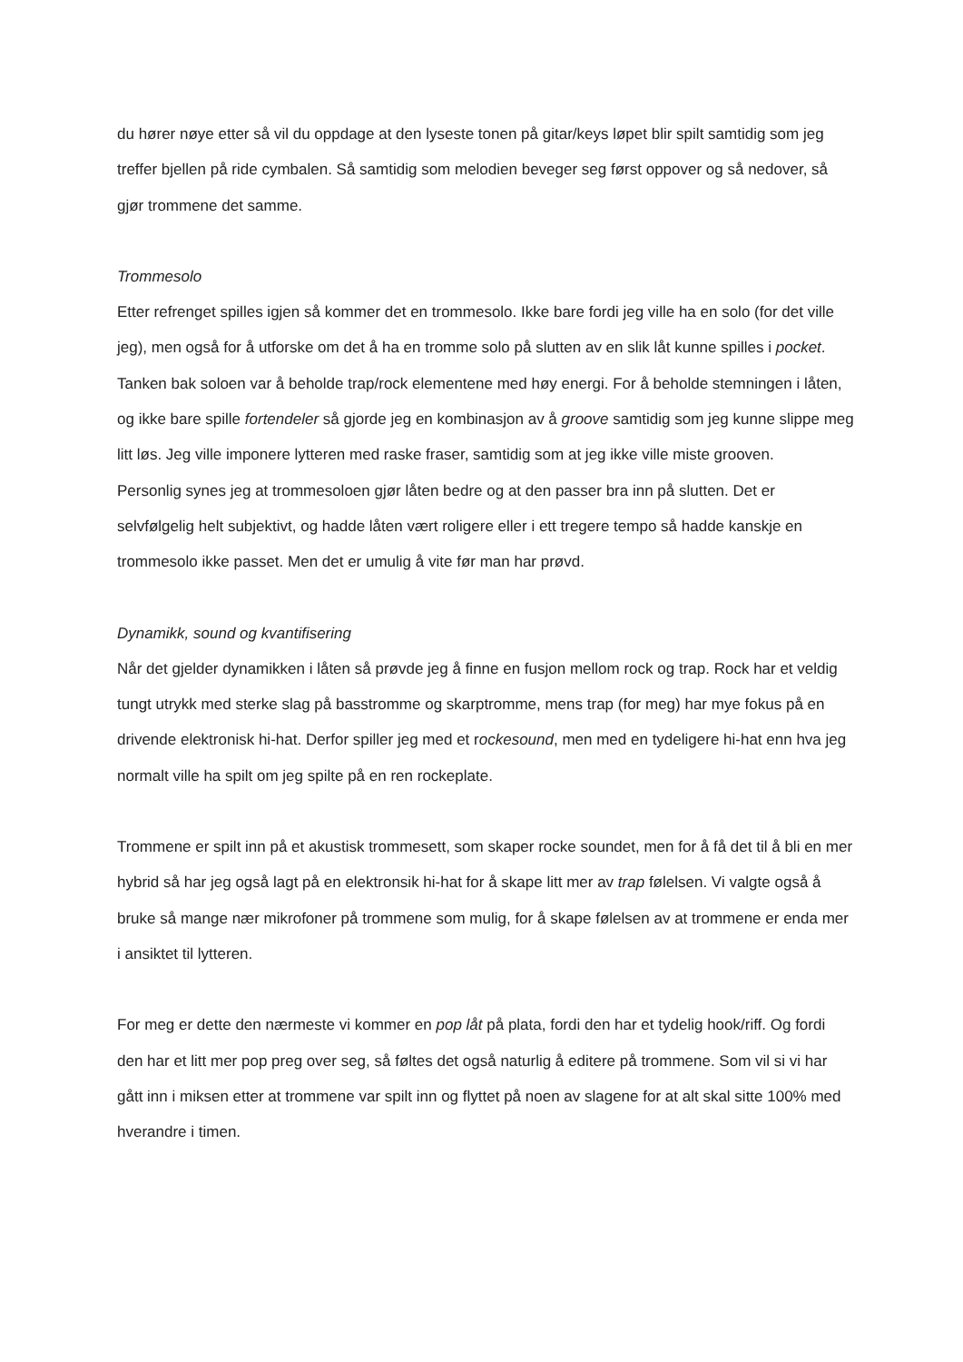du hører nøye etter så vil du oppdage at den lyseste tonen på gitar/keys løpet blir spilt samtidig som jeg treffer bjellen på ride cymbalen. Så samtidig som melodien beveger seg først oppover og så nedover, så gjør trommene det samme.
Trommesolo
Etter refrenget spilles igjen så kommer det en trommesolo. Ikke bare fordi jeg ville ha en solo (for det ville jeg), men også for å utforske om det å ha en tromme solo på slutten av en slik låt kunne spilles i pocket. Tanken bak soloen var å beholde trap/rock elementene med høy energi. For å beholde stemningen i låten, og ikke bare spille fortendeler så gjorde jeg en kombinasjon av å groove samtidig som jeg kunne slippe meg litt løs. Jeg ville imponere lytteren med raske fraser, samtidig som at jeg ikke ville miste grooven.
Personlig synes jeg at trommesoloen gjør låten bedre og at den passer bra inn på slutten. Det er selvfølgelig helt subjektivt, og hadde låten vært roligere eller i ett tregere tempo så hadde kanskje en trommesolo ikke passet. Men det er umulig å vite før man har prøvd.
Dynamikk, sound og kvantifisering
Når det gjelder dynamikken i låten så prøvde jeg å finne en fusjon mellom rock og trap. Rock har et veldig tungt utrykk med sterke slag på basstromme og skarptromme, mens trap (for meg) har mye fokus på en drivende elektronisk hi-hat. Derfor spiller jeg med et rockesound, men med en tydeligere hi-hat enn hva jeg normalt ville ha spilt om jeg spilte på en ren rockeplate.
Trommene er spilt inn på et akustisk trommesett, som skaper rocke soundet, men for å få det til å bli en mer hybrid så har jeg også lagt på en elektronsik hi-hat for å skape litt mer av trap følelsen. Vi valgte også å bruke så mange nær mikrofoner på trommene som mulig, for å skape følelsen av at trommene er enda mer i ansiktet til lytteren.
For meg er dette den nærmeste vi kommer en pop låt på plata, fordi den har et tydelig hook/riff. Og fordi den har et litt mer pop preg over seg, så føltes det også naturlig å editere på trommene. Som vil si vi har gått inn i miksen etter at trommene var spilt inn og flyttet på noen av slagene for at alt skal sitte 100% med hverandre i timen.